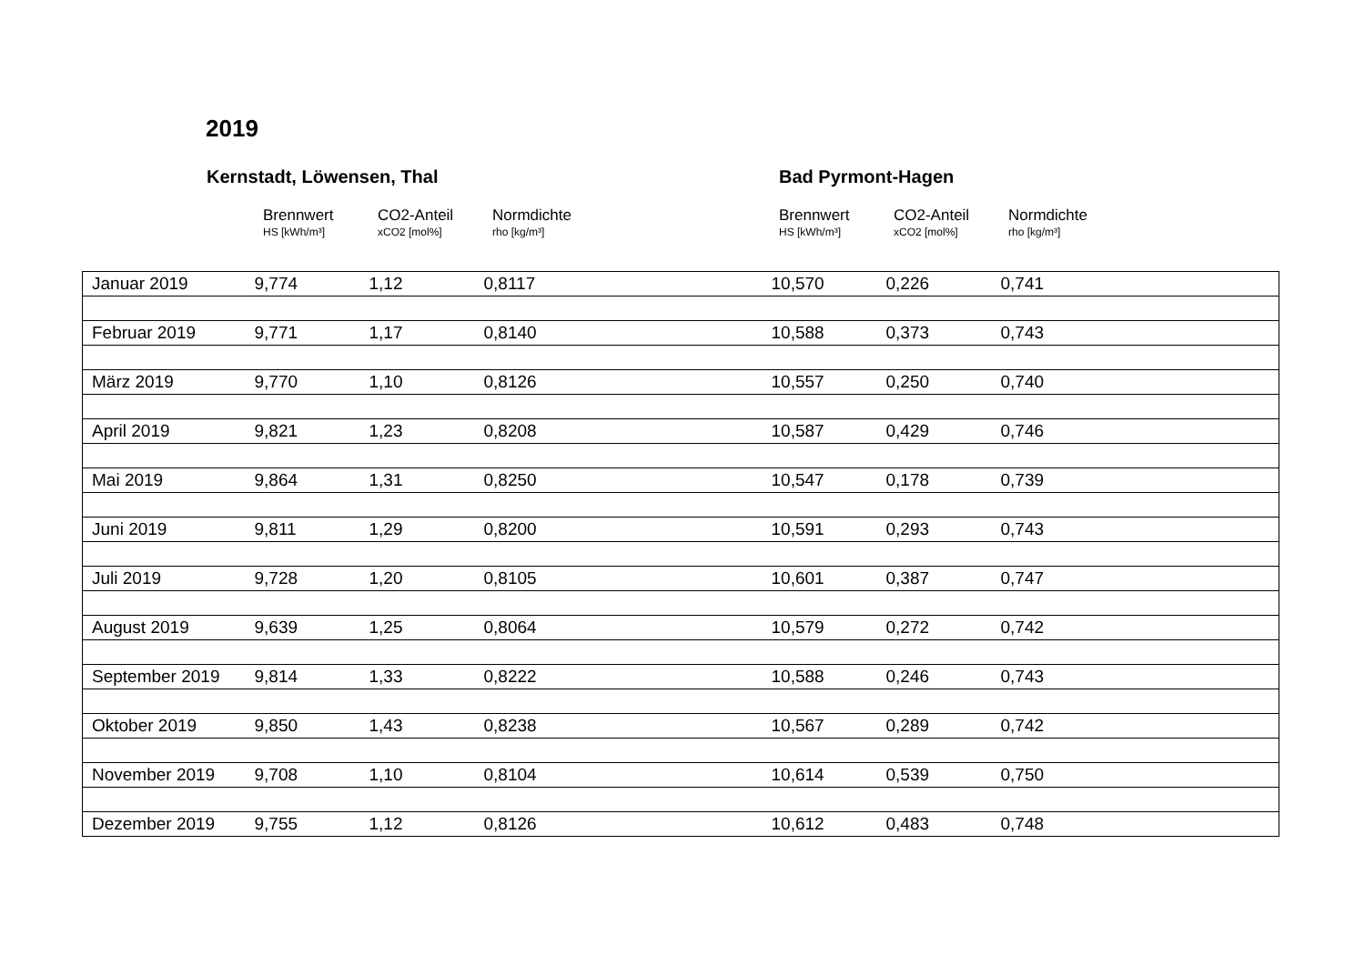2019
Kernstadt, Löwensen, Thal Bad Pyrmont-Hagen
Brennwert
HS [kWh/m³]
CO2-Anteil
xCO2 [mol%]
Normdichte
rho [kg/m³]
Brennwert
HS [kWh/m³]
CO2-Anteil
xCO2 [mol%]
Normdichte
rho [kg/m³]
| Januar 2019 | 9,774 | 1,12 | 0,8117 | 10,570 | 0,226 | 0,741 |
| Februar 2019 | 9,771 | 1,17 | 0,8140 | 10,588 | 0,373 | 0,743 |
| März 2019 | 9,770 | 1,10 | 0,8126 | 10,557 | 0,250 | 0,740 |
| April 2019 | 9,821 | 1,23 | 0,8208 | 10,587 | 0,429 | 0,746 |
| Mai 2019 | 9,864 | 1,31 | 0,8250 | 10,547 | 0,178 | 0,739 |
| Juni 2019 | 9,811 | 1,29 | 0,8200 | 10,591 | 0,293 | 0,743 |
| Juli 2019 | 9,728 | 1,20 | 0,8105 | 10,601 | 0,387 | 0,747 |
| August 2019 | 9,639 | 1,25 | 0,8064 | 10,579 | 0,272 | 0,742 |
| September 2019 | 9,814 | 1,33 | 0,8222 | 10,588 | 0,246 | 0,743 |
| Oktober 2019 | 9,850 | 1,43 | 0,8238 | 10,567 | 0,289 | 0,742 |
| November 2019 | 9,708 | 1,10 | 0,8104 | 10,614 | 0,539 | 0,750 |
| Dezember 2019 | 9,755 | 1,12 | 0,8126 | 10,612 | 0,483 | 0,748 |